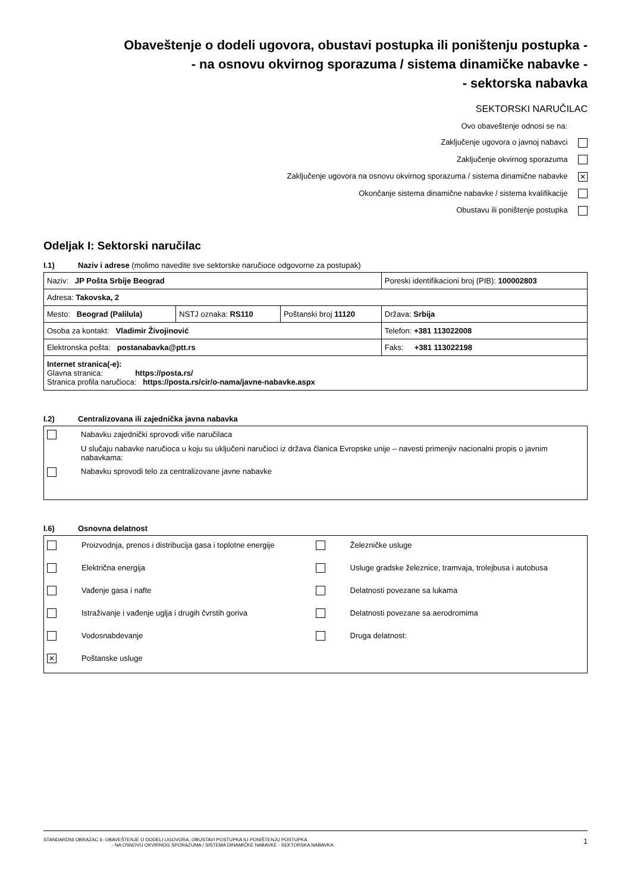Obaveštenje o dodeli ugovora, obustavi postupka ili poništenju postupka -
- na osnovu okvirnog sporazuma / sistema dinamičke nabavke -
- sektorska nabavka
SEKTORSKI NARUČILAC
Ovo obaveštenje odnosi se na:
Zaključenje ugovora o javnoj nabavci
Zaključenje okvirnog sporazuma
Zaključenje ugovora na osnovu okvirnog sporazuma / sistema dinamične nabavke ✕
Okončanje sistema dinamične nabavke / sistema kvalifikacije
Obustavu ili poništenje postupka
Odeljak I: Sektorski naručilac
I.1) Naziv i adrese (molimo navedite sve sektorske naručioce odgovorne za postupak)
| Naziv: JP Pošta Srbije Beograd | | | Poreski identifikacioni broj (PIB): 100002803 |
| Adresa: Takovska, 2 | | | |
| Mesto: Beograd (Palilula) | NSTJ oznaka: RS110 | Poštanski broj 11120 | Država: Srbija |
| Osoba za kontakt: Vladimir Živojinović | | | Telefon: +381 113022008 |
| Elektronska pošta: postanabavka@ptt.rs | | | Faks: +381 113022198 |
| Internet stranica(-e): Glavna stranica: https://posta.rs/ Stranica profila naručioca: https://posta.rs/cir/o-nama/javne-nabavke.aspx | | | |
I.2) Centralizovana ili zajednička javna nabavka
Nabavku zajednički sprovodi više naručilaca
U slučaju nabavke naručioca u koju su uključeni naručioci iz država članica Evropske unije – navesti primenjiv nacionalni propis o javnim nabavkama:
Nabavku sprovodi telo za centralizovane javne nabavke
I.6) Osnovna delatnost
Proizvodnja, prenos i distribucija gasa i toplotne energije
Železničke usluge
Električna energija
Usluge gradske železnice, tramvaja, trolejbusa i autobusa
Vađenje gasa i nafte
Delatnosti povezane sa lukama
Istraživanje i vađenje uglja i drugih čvrstih goriva
Delatnosti povezane sa aerodromima
Vodosnabdevanje
Druga delatnost:
✕ Poštanske usluge
STANDARDNI OBRAZAC 6: OBAVEŠTENJE O DODELI UGOVORA, OBUSTAVI POSTUPKA ILI PONIŠTENJU POSTUPKA
- NA OSNOVU OKVIRNOG SPORAZUMA / SISTEMA DINAMIČKE NABAVKE - SEKTORSKA NABAVKA
1